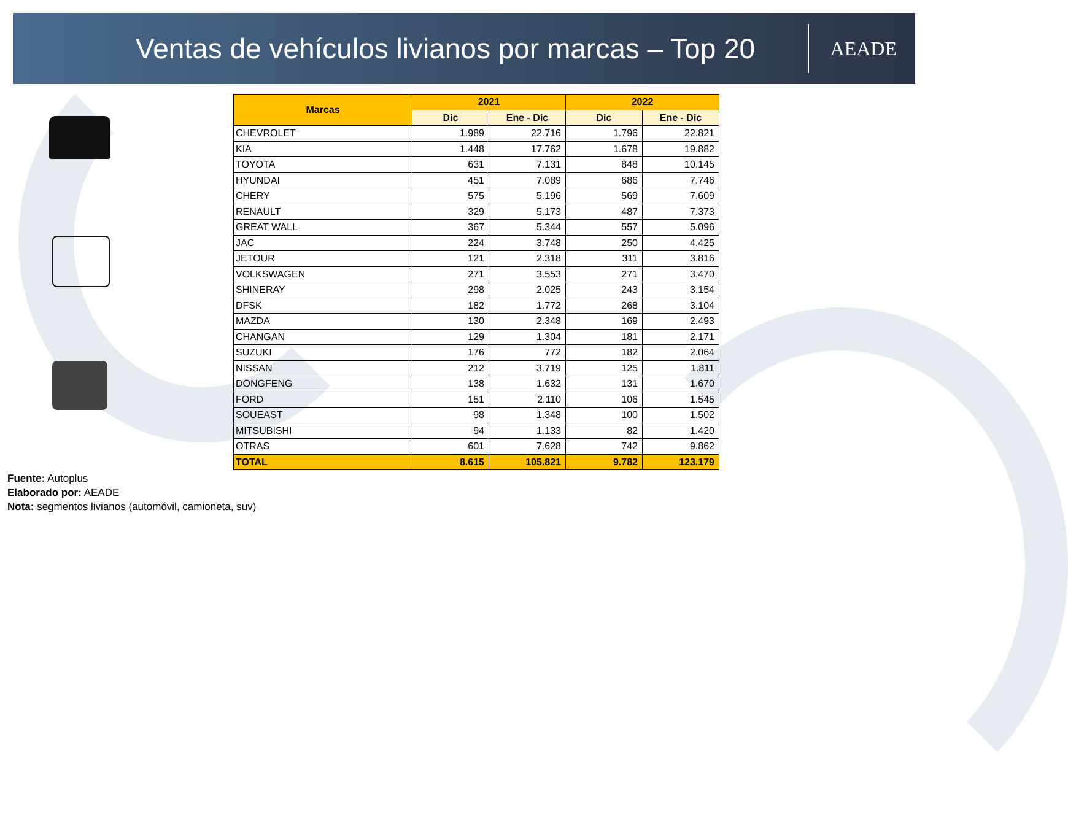Ventas de vehículos livianos por marcas – Top 20
AEADE
| Marcas | 2021 | | 2022 | |
| --- | --- | --- | --- | --- |
| | Dic | Ene - Dic | Dic | Ene - Dic |
| CHEVROLET | 1.989 | 22.716 | 1.796 | 22.821 |
| KIA | 1.448 | 17.762 | 1.678 | 19.882 |
| TOYOTA | 631 | 7.131 | 848 | 10.145 |
| HYUNDAI | 451 | 7.089 | 686 | 7.746 |
| CHERY | 575 | 5.196 | 569 | 7.609 |
| RENAULT | 329 | 5.173 | 487 | 7.373 |
| GREAT WALL | 367 | 5.344 | 557 | 5.096 |
| JAC | 224 | 3.748 | 250 | 4.425 |
| JETOUR | 121 | 2.318 | 311 | 3.816 |
| VOLKSWAGEN | 271 | 3.553 | 271 | 3.470 |
| SHINERAY | 298 | 2.025 | 243 | 3.154 |
| DFSK | 182 | 1.772 | 268 | 3.104 |
| MAZDA | 130 | 2.348 | 169 | 2.493 |
| CHANGAN | 129 | 1.304 | 181 | 2.171 |
| SUZUKI | 176 | 772 | 182 | 2.064 |
| NISSAN | 212 | 3.719 | 125 | 1.811 |
| DONGFENG | 138 | 1.632 | 131 | 1.670 |
| FORD | 151 | 2.110 | 106 | 1.545 |
| SOUEAST | 98 | 1.348 | 100 | 1.502 |
| MITSUBISHI | 94 | 1.133 | 82 | 1.420 |
| OTRAS | 601 | 7.628 | 742 | 9.862 |
| TOTAL | 8.615 | 105.821 | 9.782 | 123.179 |
Fuente: Autoplus
Elaborado por: AEADE
Nota: segmentos livianos (automóvil, camioneta, suv)